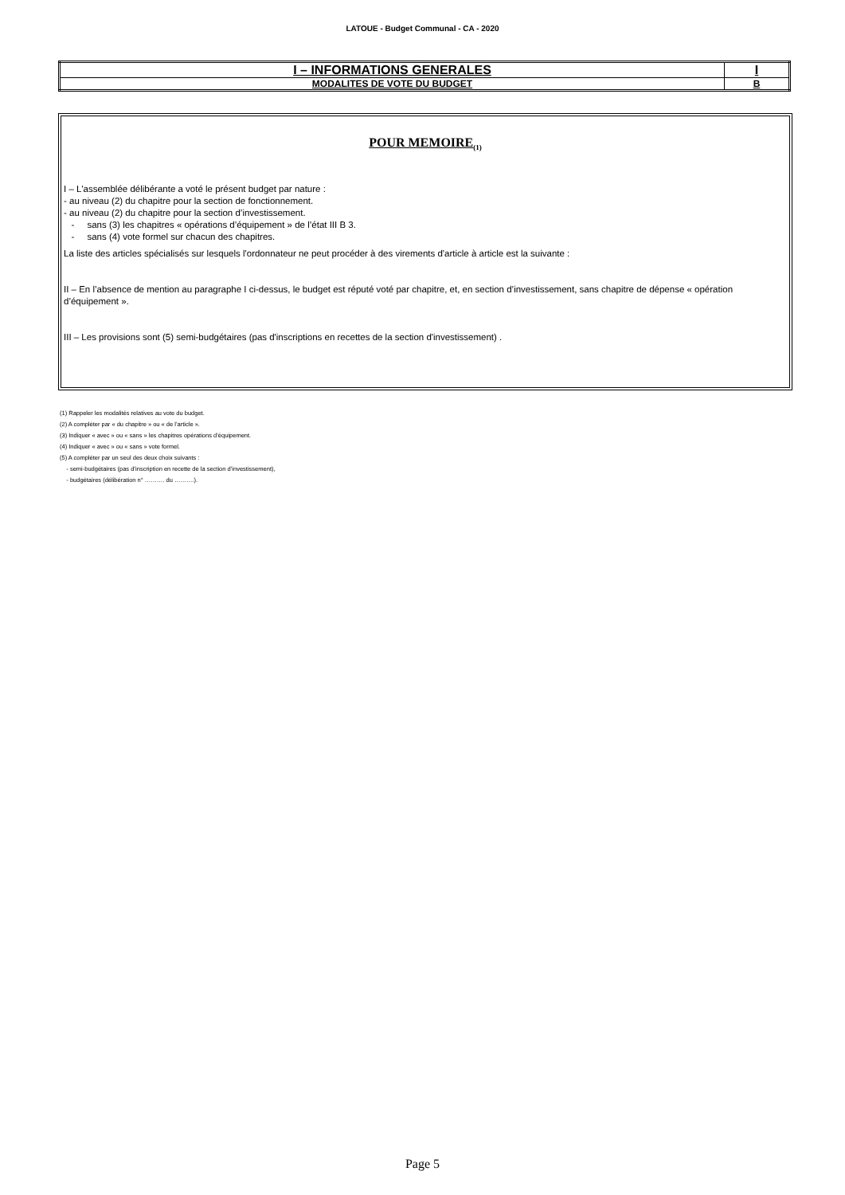LATOUE - Budget Communal - CA - 2020
| I – INFORMATIONS GENERALES | I |
| MODALITES DE VOTE DU BUDGET | B |
POUR MEMOIRE<sub>(1)</sub>
I – L'assemblée délibérante a voté le présent budget par nature :
- au niveau (2) du chapitre pour la section de fonctionnement.
- au niveau (2) du chapitre pour la section d’investissement.
- sans (3) les chapitres « opérations d’équipement » de l’état III B 3.
- sans (4) vote formel sur chacun des chapitres.
La liste des articles spécialisés sur lesquels l'ordonnateur ne peut procéder à des virements d'article à article est la suivante :
II – En l’absence de mention au paragraphe I ci-dessus, le budget est réputé voté par chapitre, et, en section d’investissement, sans chapitre de dépense « opération d’équipement ».
III – Les provisions sont (5) semi-budgétaires (pas d'inscriptions en recettes de la section d'investissement) .
(1) Rappeler les modalités relatives au vote du budget.
(2) A compléter par « du chapitre » ou « de l’article ».
(3) Indiquer « avec » ou « sans » les chapitres opérations d’équipement.
(4) Indiquer « avec » ou « sans » vote formel.
(5) A compléter par un seul des deux choix suivants :
- semi-budgétaires (pas d’inscription en recette de la section d’investissement),
- budgétaires (délibération n° ………. du ……….).
Page 5